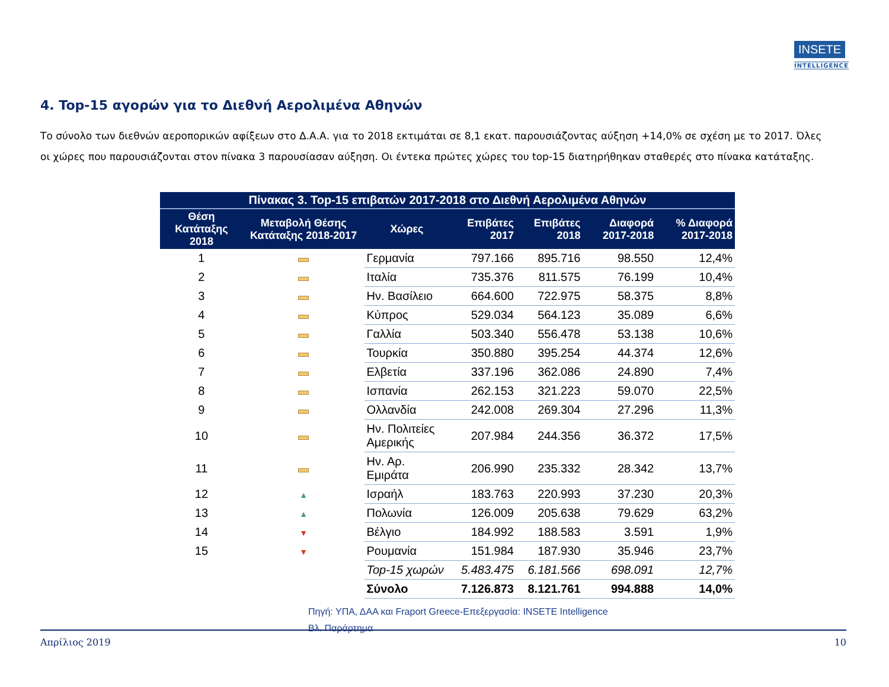INSETE
INTELLIGENCE
4. Top-15 αγορών για το Διεθνή Αερολιμένα Αθηνών
Το σύνολο των διεθνών αεροπορικών αφίξεων στο Δ.Α.Α. για το 2018 εκτιμάται σε 8,1 εκατ. παρουσιάζοντας αύξηση +14,0% σε σχέση με το 2017. Όλες οι χώρες που παρουσιάζονται στον πίνακα 3 παρουσίασαν αύξηση. Οι έντεκα πρώτες χώρες του top-15 διατηρήθηκαν σταθερές στο πίνακα κατάταξης.
| Πίνακας 3. Top-15 επιβατών 2017-2018 στο Διεθνή Αερολιμένα Αθηνών | | | | | | |
| --- | --- | --- | --- | --- | --- | --- |
| Θέση Κατάταξης 2018 | Μεταβολή Θέσης Κατάταξης 2018-2017 | Χώρες | Επιβάτες 2017 | Επιβάτες 2018 | Διαφορά 2017-2018 | % Διαφορά 2017-2018 |
| 1 | | Γερμανία | 797.166 | 895.716 | 98.550 | 12,4% |
| 2 | | Ιταλία | 735.376 | 811.575 | 76.199 | 10,4% |
| 3 | | Ην. Βασίλειο | 664.600 | 722.975 | 58.375 | 8,8% |
| 4 | | Κύπρος | 529.034 | 564.123 | 35.089 | 6,6% |
| 5 | | Γαλλία | 503.340 | 556.478 | 53.138 | 10,6% |
| 6 | | Τουρκία | 350.880 | 395.254 | 44.374 | 12,6% |
| 7 | | Ελβετία | 337.196 | 362.086 | 24.890 | 7,4% |
| 8 | | Ισπανία | 262.153 | 321.223 | 59.070 | 22,5% |
| 9 | | Ολλανδία | 242.008 | 269.304 | 27.296 | 11,3% |
| 10 | | Ην. Πολιτείες Αμερικής | 207.984 | 244.356 | 36.372 | 17,5% |
| 11 | | Ην. Αρ. Εμιράτα | 206.990 | 235.332 | 28.342 | 13,7% |
| 12 | ▲ | Ισραήλ | 183.763 | 220.993 | 37.230 | 20,3% |
| 13 | ▲ | Πολωνία | 126.009 | 205.638 | 79.629 | 63,2% |
| 14 | ▼ | Βέλγιο | 184.992 | 188.583 | 3.591 | 1,9% |
| 15 | ▼ | Ρουμανία | 151.984 | 187.930 | 35.946 | 23,7% |
| | | Top-15 χωρών | 5.483.475 | 6.181.566 | 698.091 | 12,7% |
| | | Σύνολο | 7.126.873 | 8.121.761 | 994.888 | 14,0% |
Πηγή: ΥΠΑ, ΔΑΑ και Fraport Greece-Επεξεργασία: INSETE Intelligence
Βλ. Παράρτημα
Απρίλιος 2019 10